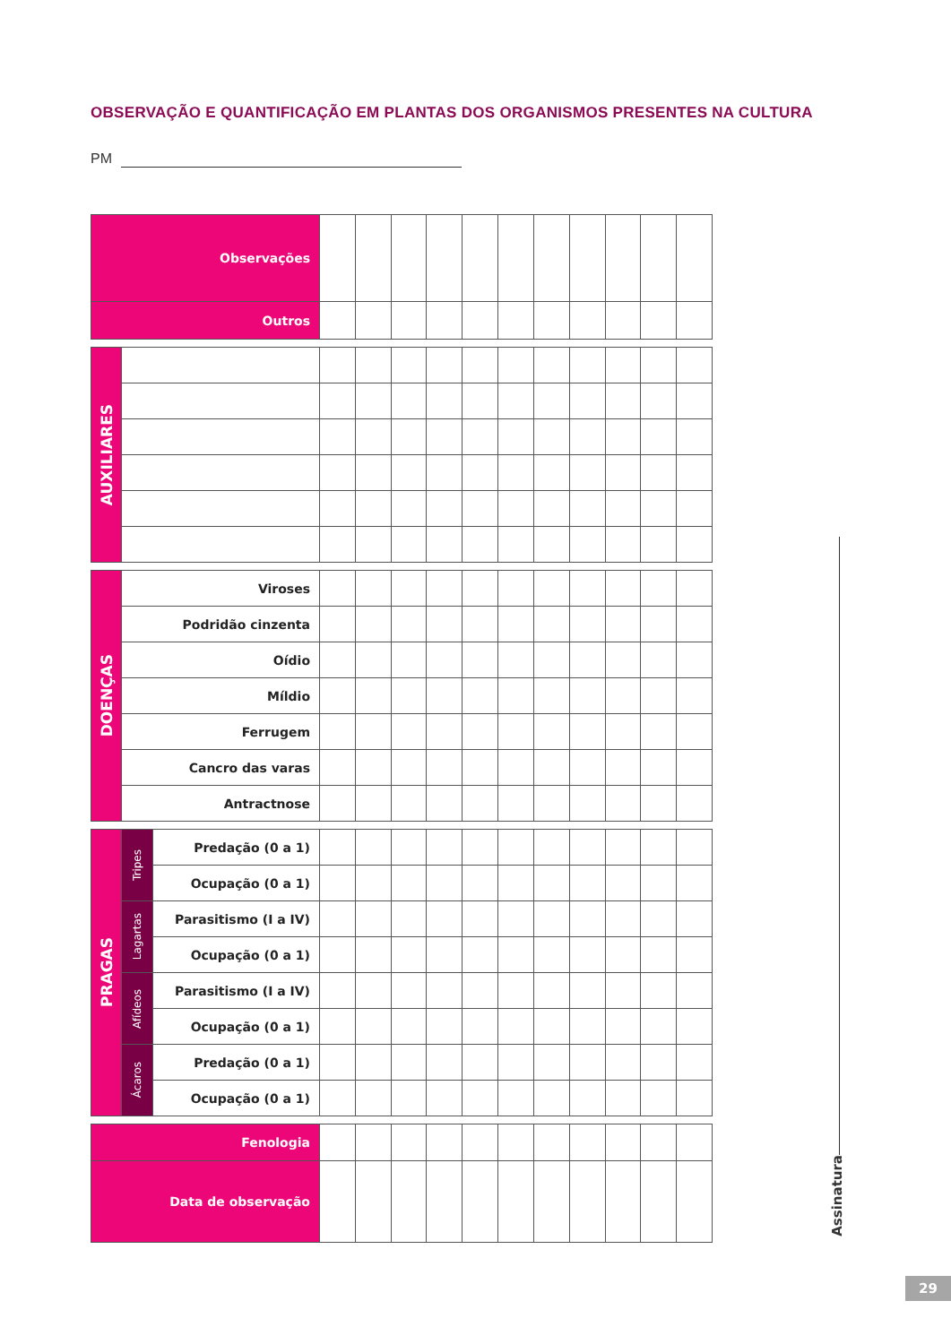OBSERVAÇÃO E QUANTIFICAÇÃO EM PLANTAS DOS ORGANISMOS PRESENTES NA CULTURA
PM
| Observações | | | | | | | | | | | |
| Outros | | | | | | | | | | | |
| AUXILIARES | | | | | | | | | | | | |
| DOENÇAS | Viroses | | | | | | | | | | | |
| | Podridão cinzenta | | | | | | | | | | | |
| | Oídio | | | | | | | | | | | |
| | Míldio | | | | | | | | | | | |
| | Ferrugem | | | | | | | | | | | |
| | Cancro das varas | | | | | | | | | | | |
| | Antractnose | | | | | | | | | | | |
| PRAGAS | Tripes | Predação (0 a 1) | | | | | | | | | | | |
| | | Ocupação (0 a 1) | | | | | | | | | | | |
| | Lagartas | Parasitismo (I a IV) | | | | | | | | | | | |
| | | Ocupação (0 a 1) | | | | | | | | | | | |
| | Afídeos | Parasitismo (I a IV) | | | | | | | | | | | |
| | | Ocupação (0 a 1) | | | | | | | | | | | |
| | Ácaros | Predação (0 a 1) | | | | | | | | | | | |
| | | Ocupação (0 a 1) | | | | | | | | | | | |
| Fenologia | | | | | | | | | | | |
| Data de observação | | | | | | | | | | | |
Assinatura
29